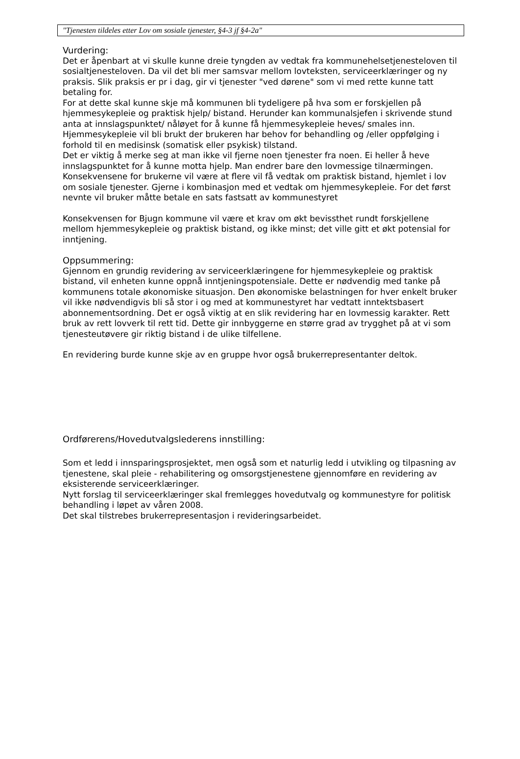"Tjenesten tildeles etter Lov om sosiale tjenester, §4-3 jf §4-2a"
Vurdering:
Det er åpenbart at vi skulle kunne dreie tyngden av vedtak fra kommunehelsetjenesteloven til sosialtjenesteloven. Da vil det bli mer samsvar mellom lovteksten, serviceerklæringer og ny praksis. Slik praksis er pr i dag, gir vi tjenester "ved dørene" som vi med rette kunne tatt betaling for.
For at dette skal kunne skje må kommunen bli tydeligere på hva som er forskjellen på hjemmesykepleie og praktisk hjelp/ bistand. Herunder kan kommunalsjefen i skrivende stund anta at innslagspunktet/ nåløyet for å kunne få hjemmesykepleie heves/ smales inn. Hjemmesykepleie vil bli brukt der brukeren har behov for behandling og /eller oppfølging i forhold til en medisinsk (somatisk eller psykisk) tilstand.
Det er viktig å merke seg at man ikke vil fjerne noen tjenester fra noen. Ei heller å heve innslagspunktet for å kunne motta hjelp. Man endrer bare den lovmessige tilnærmingen. Konsekvensene for brukerne vil være at flere vil få vedtak om praktisk bistand, hjemlet i lov om sosiale tjenester. Gjerne i kombinasjon med et vedtak om hjemmesykepleie. For det først nevnte vil bruker måtte betale en sats fastsatt av kommunestyret
Konsekvensen for Bjugn kommune vil være et krav om økt bevissthet rundt forskjellene mellom hjemmesykepleie og praktisk bistand, og ikke minst; det ville gitt et økt potensial for inntjening.
Oppsummering:
Gjennom en grundig revidering av serviceerklæringene for hjemmesykepleie og praktisk bistand, vil enheten kunne oppnå inntjeningspotensiale. Dette er nødvendig med tanke på kommunens totale økonomiske situasjon. Den økonomiske belastningen for hver enkelt bruker vil ikke nødvendigvis bli så stor i og med at kommunestyret har vedtatt inntektsbasert abonnementsordning. Det er også viktig at en slik revidering har en lovmessig karakter. Rett bruk av rett lovverk til rett tid. Dette gir innbyggerne en større grad av trygghet på at vi som tjenesteutøvere gir riktig bistand i de ulike tilfellene.
En revidering burde kunne skje av en gruppe hvor også brukerrepresentanter deltok.
Ordførerens/Hovedutvalgslederens innstilling:
Som et ledd i innsparingsprosjektet, men også som et naturlig ledd i utvikling og tilpasning av tjenestene, skal pleie - rehabilitering og omsorgstjenestene gjennomføre en revidering av eksisterende serviceerklæringer.
Nytt forslag til serviceerklæringer skal fremlegges hovedutvalg og kommunestyre for politisk behandling i løpet av våren 2008.
Det skal tilstrebes brukerrepresentasjon i revideringsarbeidet.